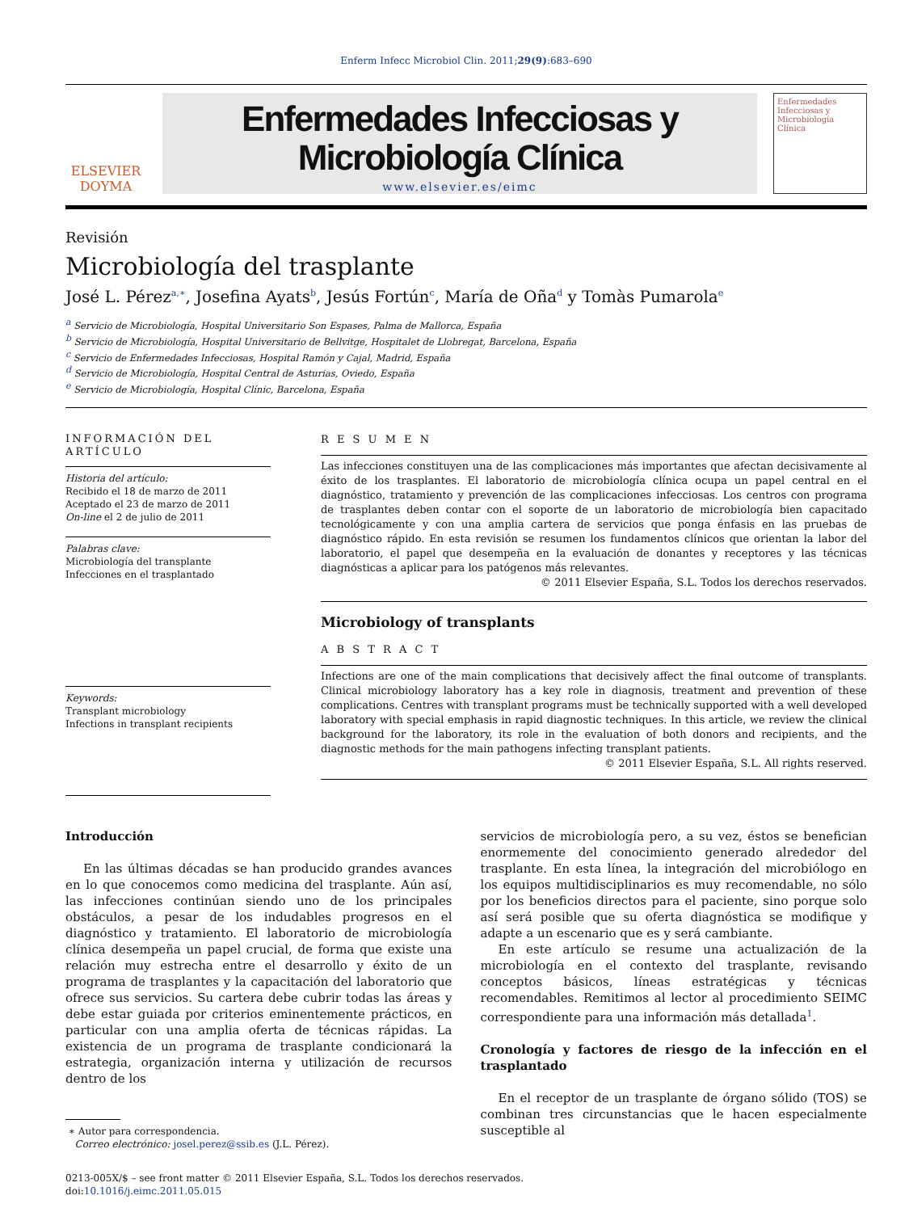Enferm Infecc Microbiol Clin. 2011;29(9):683–690
ELSEVIER
DOYMA
Enfermedades Infecciosas y
Microbiología Clínica
www.elsevier.es/eimc
Enfermedades Infecciosas y Microbiología Clínica
Revisión
Microbiología del trasplante
José L. Pérez<sup>a,∗</sup>, Josefina Ayats<sup>b</sup>, Jesús Fortún<sup>c</sup>, María de Oña<sup>d</sup> y Tomàs Pumarola<sup>e</sup>
<sup>a</sup> Servicio de Microbiología, Hospital Universitario Son Espases, Palma de Mallorca, España
<sup>b</sup> Servicio de Microbiología, Hospital Universitario de Bellvitge, Hospitalet de Llobregat, Barcelona, España
<sup>c</sup> Servicio de Enfermedades Infecciosas, Hospital Ramón y Cajal, Madrid, España
<sup>d</sup> Servicio de Microbiología, Hospital Central de Asturias, Oviedo, España
<sup>e</sup> Servicio de Microbiología, Hospital Clínic, Barcelona, España
INFORMACIÓN DEL ARTÍCULO
Historia del artículo:
Recibido el 18 de marzo de 2011
Aceptado el 23 de marzo de 2011
On-line el 2 de julio de 2011
Palabras clave:
Microbiología del transplante
Infecciones en el trasplantado
Keywords:
Transplant microbiology
Infections in transplant recipients
R E S U M E N
Las infecciones constituyen una de las complicaciones más importantes que afectan decisivamente al éxito de los trasplantes. El laboratorio de microbiología clínica ocupa un papel central en el diagnóstico, tratamiento y prevención de las complicaciones infecciosas. Los centros con programa de trasplantes deben contar con el soporte de un laboratorio de microbiología bien capacitado tecnológicamente y con una amplia cartera de servicios que ponga énfasis en las pruebas de diagnóstico rápido. En esta revisión se resumen los fundamentos clínicos que orientan la labor del laboratorio, el papel que desempeña en la evaluación de donantes y receptores y las técnicas diagnósticas a aplicar para los patógenos más relevantes.
© 2011 Elsevier España, S.L. Todos los derechos reservados.
Microbiology of transplants
A B S T R A C T
Infections are one of the main complications that decisively affect the final outcome of transplants. Clinical microbiology laboratory has a key role in diagnosis, treatment and prevention of these complications. Centres with transplant programs must be technically supported with a well developed laboratory with special emphasis in rapid diagnostic techniques. In this article, we review the clinical background for the laboratory, its role in the evaluation of both donors and recipients, and the diagnostic methods for the main pathogens infecting transplant patients.
© 2011 Elsevier España, S.L. All rights reserved.
Introducción
En las últimas décadas se han producido grandes avances en lo que conocemos como medicina del trasplante. Aún así, las infecciones continúan siendo uno de los principales obstáculos, a pesar de los indudables progresos en el diagnóstico y tratamiento. El laboratorio de microbiología clínica desempeña un papel crucial, de forma que existe una relación muy estrecha entre el desarrollo y éxito de un programa de trasplantes y la capacitación del laboratorio que ofrece sus servicios. Su cartera debe cubrir todas las áreas y debe estar guiada por criterios eminentemente prácticos, en particular con una amplia oferta de técnicas rápidas. La existencia de un programa de trasplante condicionará la estrategia, organización interna y utilización de recursos dentro de los
∗ Autor para correspondencia.
Correo electrónico: josel.perez@ssib.es (J.L. Pérez).
servicios de microbiología pero, a su vez, éstos se benefician enormemente del conocimiento generado alrededor del trasplante. En esta línea, la integración del microbiólogo en los equipos multidisciplinarios es muy recomendable, no sólo por los beneficios directos para el paciente, sino porque solo así será posible que su oferta diagnóstica se modifique y adapte a un escenario que es y será cambiante.
En este artículo se resume una actualización de la microbiología en el contexto del trasplante, revisando conceptos básicos, líneas estratégicas y técnicas recomendables. Remitimos al lector al procedimiento SEIMC correspondiente para una información más detallada<sup>1</sup>.
Cronología y factores de riesgo de la infección en el trasplantado
En el receptor de un trasplante de órgano sólido (TOS) se combinan tres circunstancias que le hacen especialmente susceptible al
0213-005X/$ – see front matter © 2011 Elsevier España, S.L. Todos los derechos reservados.
doi:10.1016/j.eimc.2011.05.015